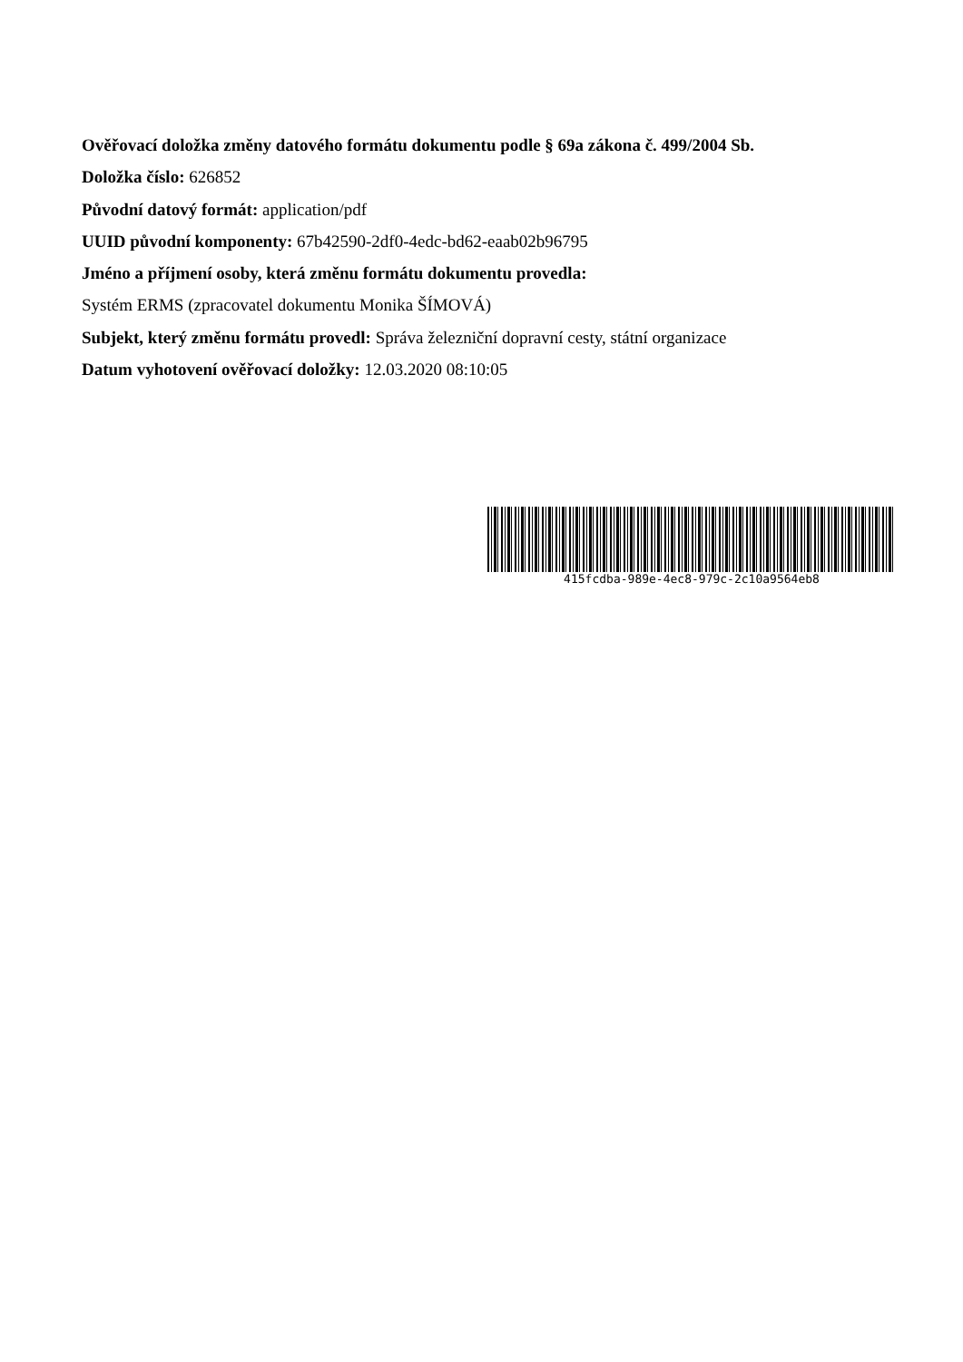Ověřovací doložka změny datového formátu dokumentu podle § 69a zákona č. 499/2004 Sb.
Doložka číslo: 626852
Původní datový formát: application/pdf
UUID původní komponenty: 67b42590-2df0-4edc-bd62-eaab02b96795
Jméno a příjmení osoby, která změnu formátu dokumentu provedla:
Systém ERMS (zpracovatel dokumentu Monika ŠÍMOVÁ)
Subjekt, který změnu formátu provedl: Správa železniční dopravní cesty, státní organizace
Datum vyhotovení ověřovací doložky: 12.03.2020 08:10:05
415fcdba-989e-4ec8-979c-2c10a9564eb8